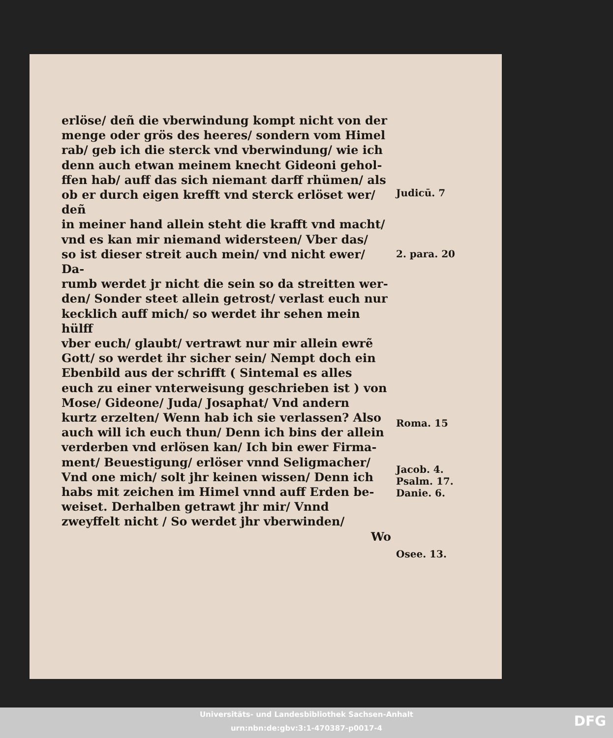erlöse/ deñ die vberwindung kompt nicht von der
menge oder grös des heeres/ sondern vom Himel
rab/ geb ich die sterck vnd vberwindung/ wie ich
denn auch etwan meinem knecht Gideoni gehol-
ffen hab/ auff das sich niemant darff rhümen/ als
ob er durch eigen krefft vnd sterck erlöset wer/ deñ
in meiner hand allein steht die krafft vnd macht/
vnd es kan mir niemand widersteen/ Vber das/
so ist dieser streit auch mein/ vnd nicht ewer/ Da-
rumb werdet jr nicht die sein so da streitten wer-
den/ Sonder steet allein getrost/ verlast euch nur
kecklich auff mich/ so werdet ihr sehen mein hülff
vber euch/ glaubt/ vertrawt nur mir allein ewrẽ
Gott/ so werdet ihr sicher sein/ Nempt doch ein
Ebenbild aus der schrifft ( Sintemal es alles
euch zu einer vnterweisung geschrieben ist ) von
Mose/ Gideone/ Juda/ Josaphat/ Vnd andern
kurtz erzelten/ Wenn hab ich sie verlassen? Also
auch will ich euch thun/ Denn ich bins der allein
verderben vnd erlösen kan/ Ich bin ewer Firma-
ment/ Beuestigung/ erlöser vnnd Seligmacher/
Vnd one mich/ solt jhr keinen wissen/ Denn ich
habs mit zeichen im Himel vnnd auff Erden be-
weiset. Derhalben getrawt jhr mir/ Vnnd
zweyffelt nicht / So werdet jhr vberwinden/
Wo
Judicū. 7
2. para. 20
Roma. 15
Jacob. 4.
Psalm. 17.
Danie. 6.
Osee. 13.
Universitäts- und Landesbibliothek Sachsen-Anhalt
urn:nbn:de:gbv:3:1-470387-p0017-4
DFG